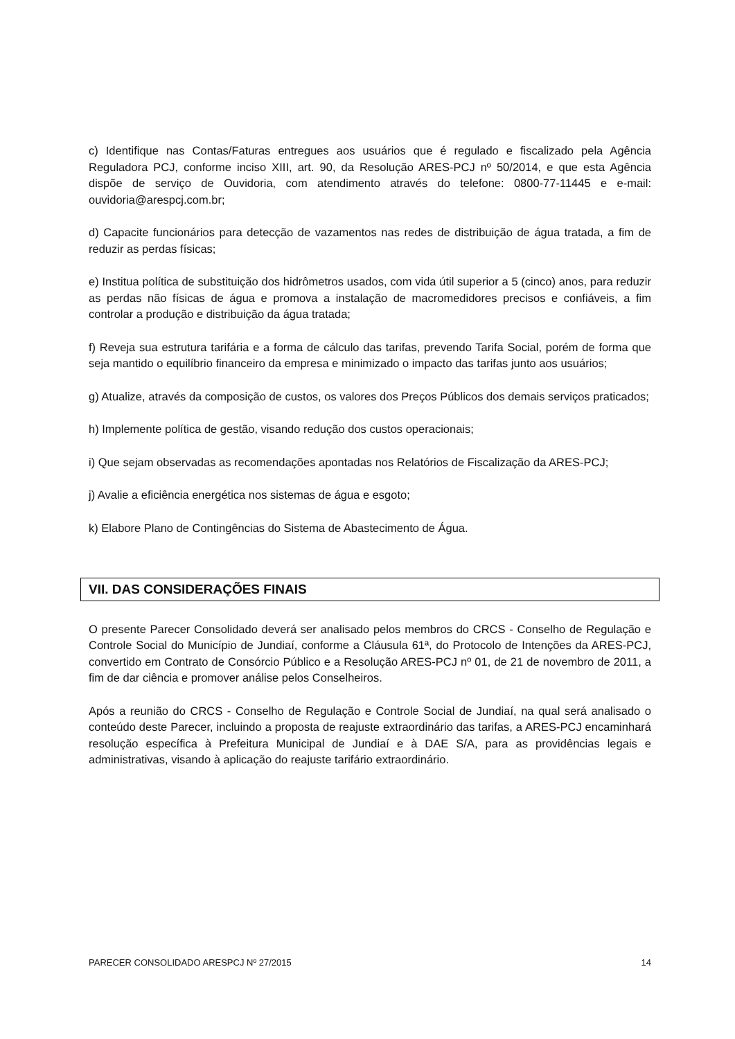c) Identifique nas Contas/Faturas entregues aos usuários que é regulado e fiscalizado pela Agência Reguladora PCJ, conforme inciso XIII, art. 90, da Resolução ARES-PCJ nº 50/2014, e que esta Agência dispõe de serviço de Ouvidoria, com atendimento através do telefone: 0800-77-11445 e e-mail: ouvidoria@arespcj.com.br;
d) Capacite funcionários para detecção de vazamentos nas redes de distribuição de água tratada, a fim de reduzir as perdas físicas;
e) Institua política de substituição dos hidrômetros usados, com vida útil superior a 5 (cinco) anos, para reduzir as perdas não físicas de água e promova a instalação de macromedidores precisos e confiáveis, a fim controlar a produção e distribuição da água tratada;
f) Reveja sua estrutura tarifária e a forma de cálculo das tarifas, prevendo Tarifa Social, porém de forma que seja mantido o equilíbrio financeiro da empresa e minimizado o impacto das tarifas junto aos usuários;
g) Atualize, através da composição de custos, os valores dos Preços Públicos dos demais serviços praticados;
h) Implemente política de gestão, visando redução dos custos operacionais;
i) Que sejam observadas as recomendações apontadas nos Relatórios de Fiscalização da ARES-PCJ;
j) Avalie a eficiência energética nos sistemas de água e esgoto;
k) Elabore Plano de Contingências do Sistema de Abastecimento de Água.
VII. DAS CONSIDERAÇÕES FINAIS
O presente Parecer Consolidado deverá ser analisado pelos membros do CRCS - Conselho de Regulação e Controle Social do Município de Jundiaí, conforme a Cláusula 61ª, do Protocolo de Intenções da ARES-PCJ, convertido em Contrato de Consórcio Público e a Resolução ARES-PCJ nº 01, de 21 de novembro de 2011, a fim de dar ciência e promover análise pelos Conselheiros.
Após a reunião do CRCS - Conselho de Regulação e Controle Social de Jundiaí, na qual será analisado o conteúdo deste Parecer, incluindo a proposta de reajuste extraordinário das tarifas, a ARES-PCJ encaminhará resolução específica à Prefeitura Municipal de Jundiaí e à DAE S/A, para as providências legais e administrativas, visando à aplicação do reajuste tarifário extraordinário.
PARECER CONSOLIDADO ARESPCJ Nº 27/2015 14